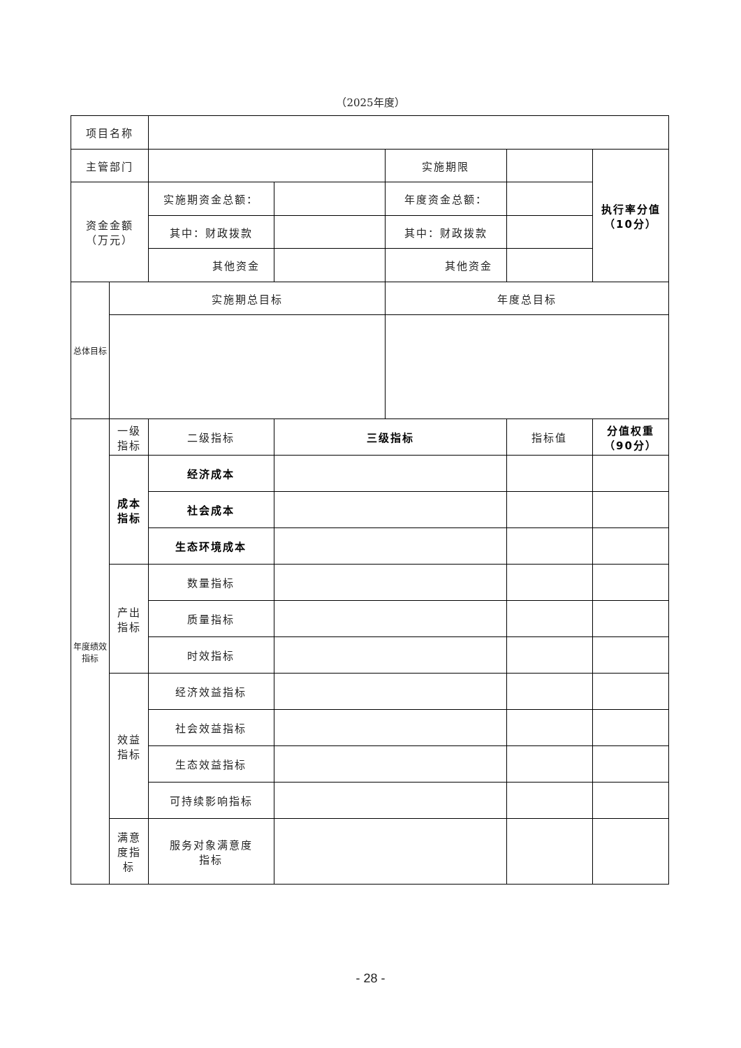（2025年度）
| 项目名称 | | | | | | |
| 主管部门 | | | | 实施期限 | | 执行率分值 （10分） |
| 资金金额 （万元） | | 实施期资金总额： | | 年度资金总额： | | |
| | | 其中：财政拨款 | | 其中：财政拨款 | | |
| | | 其他资金 | | 其他资金 | | |
| 总体目标 | 实施期总目标 | | | 年度总目标 | | |
| 年度绩效指标 | 一级 指标 | 二级指标 | 三级指标 | | 指标值 | 分值权重 （90分） |
| | 成本 指标 | 经济成本 | | | | |
| | | 社会成本 | | | | |
| | | 生态环境成本 | | | | |
| | 产出 指标 | 数量指标 | | | | |
| | | 质量指标 | | | | |
| | | 时效指标 | | | | |
| | 效益 指标 | 经济效益指标 | | | | |
| | | 社会效益指标 | | | | |
| | | 生态效益指标 | | | | |
| | | 可持续影响指标 | | | | |
| | 满意 度指 标 | 服务对象满意度 指标 | | | | |
- 28 -